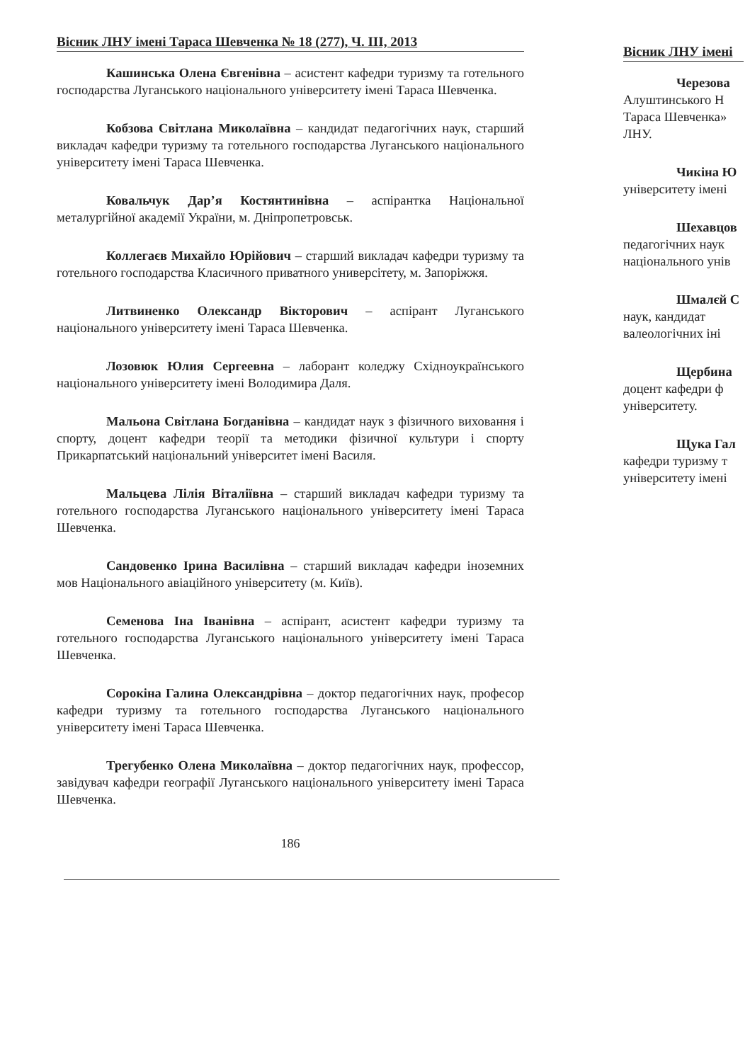Вісник ЛНУ імені Тараса Шевченка № 18 (277), Ч. ІІІ, 2013
Кашинська Олена Євгенівна – асистент кафедри туризму та готельного господарства Луганського національного університету імені Тараса Шевченка.
Кобзова Світлана Миколаївна – кандидат педагогічних наук, старший викладач кафедри туризму та готельного господарства Луганського національного університету імені Тараса Шевченка.
Ковальчук Дар’я Костянтинівна – аспірантка Національної металургійної академії України, м. Дніпропетровськ.
Коллегаєв Михайло Юрійович – старший викладач кафедри туризму та готельного господарства Класичного приватного универсітету, м. Запоріжжя.
Литвиненко Олександр Вікторович – аспірант Луганського національного університету імені Тараса Шевченка.
Лозовюк Юлия Сергеевна – лаборант коледжу Східноукраїнського національного університету імені Володимира Даля.
Мальона Світлана Богданівна – кандидат наук з фізичного виховання і спорту, доцент кафедри теорії та методики фізичної культури і спорту Прикарпатський національний університет імені Василя.
Мальцева Лілія Віталіївна – старший викладач кафедри туризму та готельного господарства Луганського національного університету імені Тараса Шевченка.
Сандовенко Ірина Василівна – старший викладач кафедри іноземних мов Національного авіаційного університету (м. Київ).
Семенова Іна Іванівна – аспірант, асистент кафедри туризму та готельного господарства Луганського національного університету імені Тараса Шевченка.
Сорокіна Галина Олександрівна – доктор педагогічних наук, професор кафедри туризму та готельного господарства Луганського національного університету імені Тараса Шевченка.
Трегубенко Олена Миколаївна – доктор педагогічних наук, профессор, завідувач кафедри географії Луганського національного університету імені Тараса Шевченка.
186
Вісник ЛНУ імені
Черезова
Алуштинського Н
Тараса Шевченка»
ЛНУ.
Чикіна Ю
університету імені
Шехавцов
педагогічних наук
національного унів
Шмалєй С
наук, кандидат
валеологічних іні
Щербина
доцент кафедри ф
університету.
Щука Гал
кафедри туризму т
університету імені